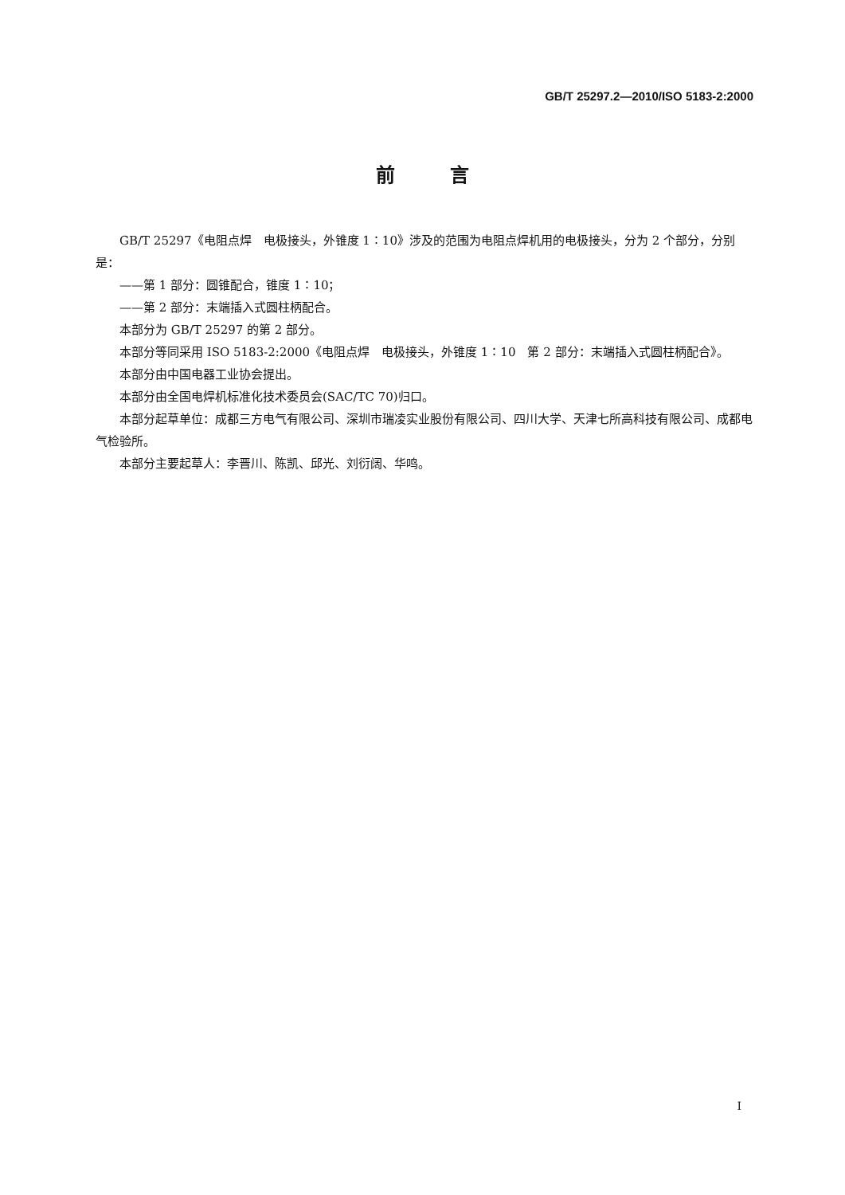GB/T 25297.2—2010/ISO 5183-2:2000
前 言
GB/T 25297《电阻点焊　电极接头，外锥度 1∶10》涉及的范围为电阻点焊机用的电极接头，分为 2 个部分，分别是：
——第 1 部分：圆锥配合，锥度 1∶10；
——第 2 部分：末端插入式圆柱柄配合。
本部分为 GB/T 25297 的第 2 部分。
本部分等同采用 ISO 5183-2:2000《电阻点焊　电极接头，外锥度 1∶10　第 2 部分：末端插入式圆柱柄配合》。
本部分由中国电器工业协会提出。
本部分由全国电焊机标准化技术委员会(SAC/TC 70)归口。
本部分起草单位：成都三方电气有限公司、深圳市瑞凌实业股份有限公司、四川大学、天津七所高科技有限公司、成都电气检验所。
本部分主要起草人：李晋川、陈凯、邱光、刘衍阔、华鸣。
I